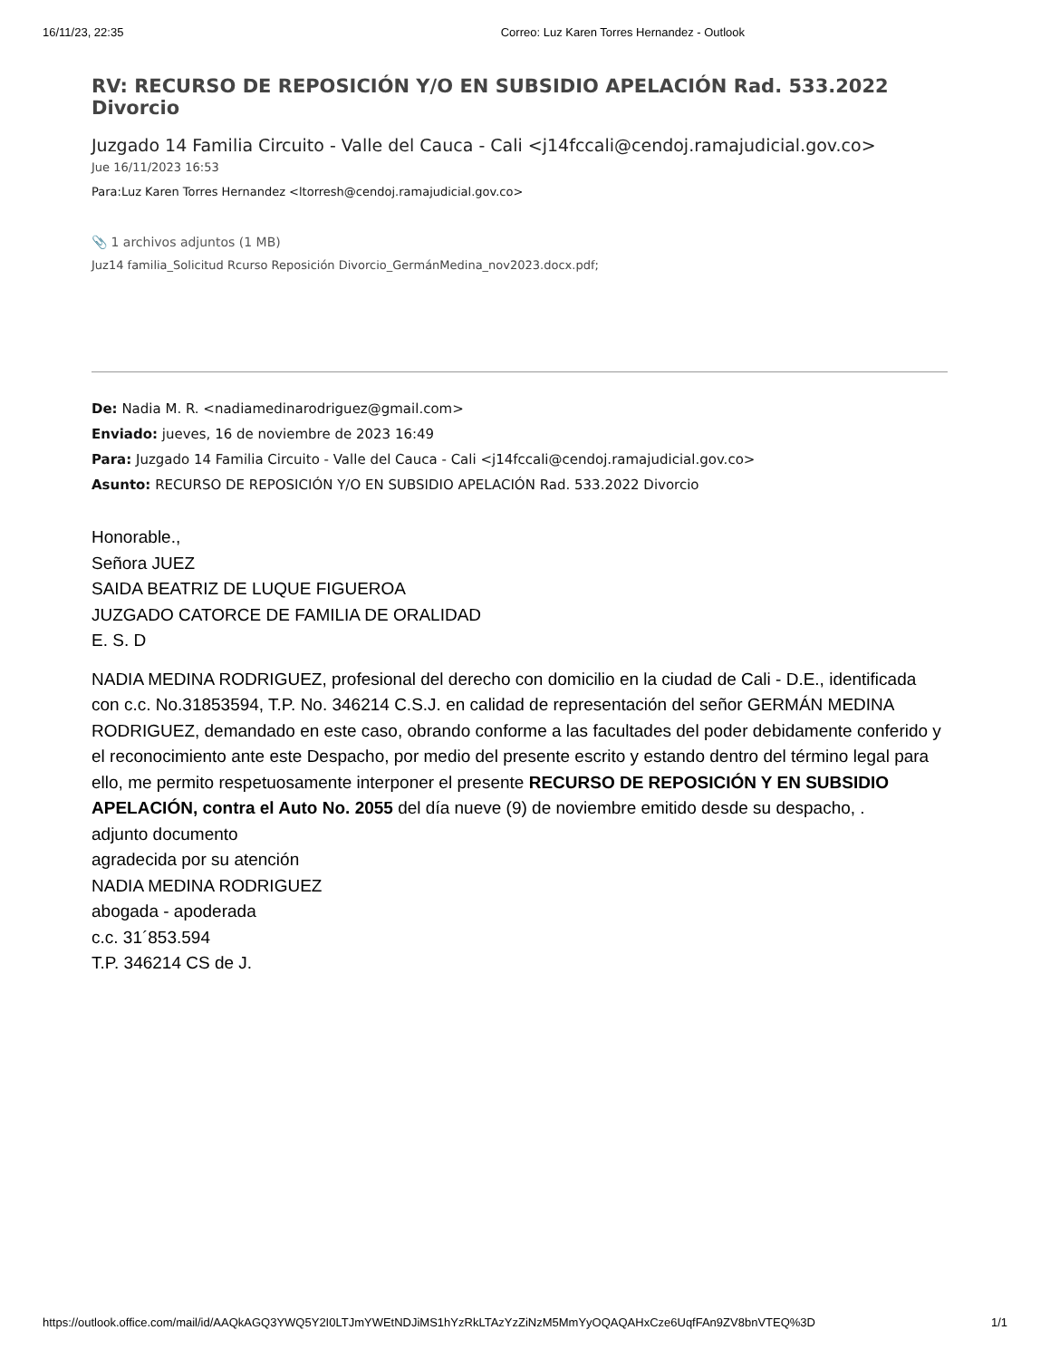16/11/23, 22:35 Correo: Luz Karen Torres Hernandez - Outlook
RV: RECURSO DE REPOSICIÓN Y/O EN SUBSIDIO APELACIÓN Rad. 533.2022 Divorcio
Juzgado 14 Familia Circuito - Valle del Cauca - Cali <j14fccali@cendoj.ramajudicial.gov.co>
Jue 16/11/2023 16:53
Para:Luz Karen Torres Hernandez <ltorresh@cendoj.ramajudicial.gov.co>
📎 1 archivos adjuntos (1 MB)
Juz14 familia_Solicitud Rcurso Reposición Divorcio_GermánMedina_nov2023.docx.pdf;
De: Nadia M. R. <nadiamedinarodriguez@gmail.com>
Enviado: jueves, 16 de noviembre de 2023 16:49
Para: Juzgado 14 Familia Circuito - Valle del Cauca - Cali <j14fccali@cendoj.ramajudicial.gov.co>
Asunto: RECURSO DE REPOSICIÓN Y/O EN SUBSIDIO APELACIÓN Rad. 533.2022 Divorcio
Honorable.,
Señora JUEZ
SAIDA BEATRIZ DE LUQUE FIGUEROA
JUZGADO CATORCE DE FAMILIA DE ORALIDAD
E. S. D
NADIA MEDINA RODRIGUEZ, profesional del derecho con domicilio en la ciudad de Cali - D.E., identificada con c.c. No.31853594, T.P. No. 346214 C.S.J. en calidad de representación del señor GERMÁN MEDINA RODRIGUEZ, demandado en este caso, obrando conforme a las facultades del poder debidamente conferido y el reconocimiento ante este Despacho, por medio del presente escrito y estando dentro del término legal para ello, me permito respetuosamente interponer el presente RECURSO DE REPOSICIÓN Y EN SUBSIDIO APELACIÓN, contra el Auto No. 2055 del día nueve (9) de noviembre emitido desde su despacho, .
adjunto documento
agradecida por su atención
NADIA MEDINA RODRIGUEZ
abogada - apoderada
c.c. 31´853.594
T.P. 346214 CS de J.
https://outlook.office.com/mail/id/AAQkAGQ3YWQ5Y2I0LTJmYWEtNDJiMS1hYzRkLTAzYzZiNzM5MmYyOQAQAHxCze6UqfFAn9ZV8bnVTEQ%3D 1/1